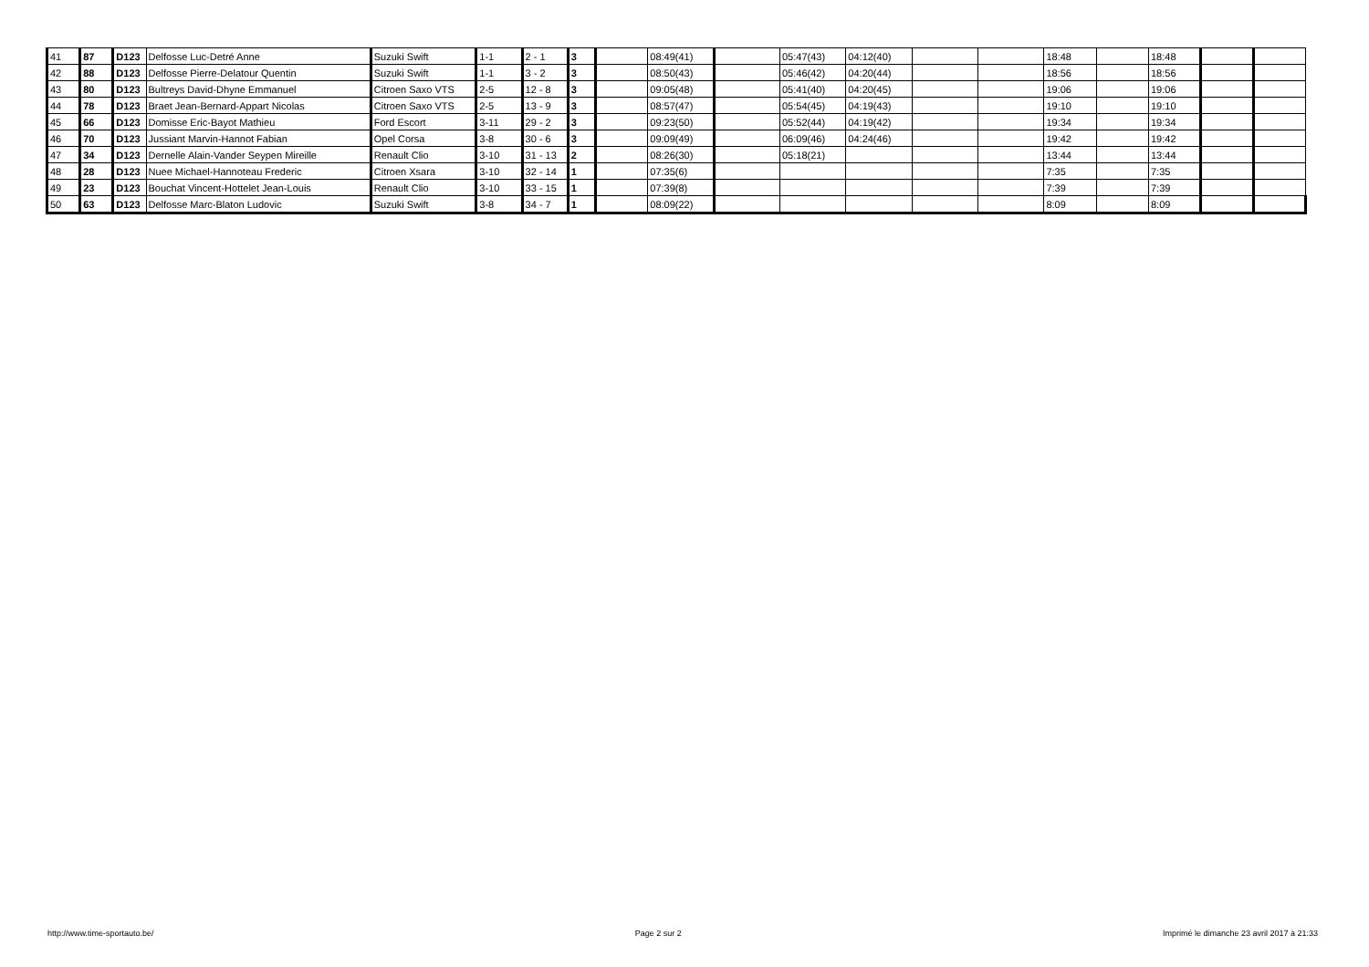| 41 | 87 | D123 | Delfosse Luc-Detré Anne | Suzuki Swift | 1-1 | 2 - 1 | 3 | | 08:49(41) | | 05:47(43) | 04:12(40) | | | 18:48 | | 18:48 | | |
| 42 | 88 | D123 | Delfosse Pierre-Delatour Quentin | Suzuki Swift | 1-1 | 3 - 2 | 3 | | 08:50(43) | | 05:46(42) | 04:20(44) | | | 18:56 | | 18:56 | | |
| 43 | 80 | D123 | Bultreys David-Dhyne Emmanuel | Citroen Saxo VTS | 2-5 | 12 - 8 | 3 | | 09:05(48) | | 05:41(40) | 04:20(45) | | | 19:06 | | 19:06 | | |
| 44 | 78 | D123 | Braet Jean-Bernard-Appart Nicolas | Citroen Saxo VTS | 2-5 | 13 - 9 | 3 | | 08:57(47) | | 05:54(45) | 04:19(43) | | | 19:10 | | 19:10 | | |
| 45 | 66 | D123 | Domisse Eric-Bayot Mathieu | Ford Escort | 3-11 | 29 - 2 | 3 | | 09:23(50) | | 05:52(44) | 04:19(42) | | | 19:34 | | 19:34 | | |
| 46 | 70 | D123 | Jussiant Marvin-Hannot Fabian | Opel Corsa | 3-8 | 30 - 6 | 3 | | 09:09(49) | | 06:09(46) | 04:24(46) | | | 19:42 | | 19:42 | | |
| 47 | 34 | D123 | Dernelle Alain-Vander Seypen Mireille | Renault Clio | 3-10 | 31 - 13 | 2 | | 08:26(30) | | 05:18(21) | | | | 13:44 | | 13:44 | | |
| 48 | 28 | D123 | Nuee Michael-Hannoteau Frederic | Citroen Xsara | 3-10 | 32 - 14 | 1 | | 07:35(6) | | | | | | 7:35 | | 7:35 | | |
| 49 | 23 | D123 | Bouchat Vincent-Hottelet Jean-Louis | Renault Clio | 3-10 | 33 - 15 | 1 | | 07:39(8) | | | | | | 7:39 | | 7:39 | | |
| 50 | 63 | D123 | Delfosse Marc-Blaton Ludovic | Suzuki Swift | 3-8 | 34 - 7 | 1 | | 08:09(22) | | | | | | 8:09 | | 8:09 | | |
http://www.time-sportauto.be/ Page 2 sur 2 Imprimé le dimanche 23 avril 2017 à 21:33